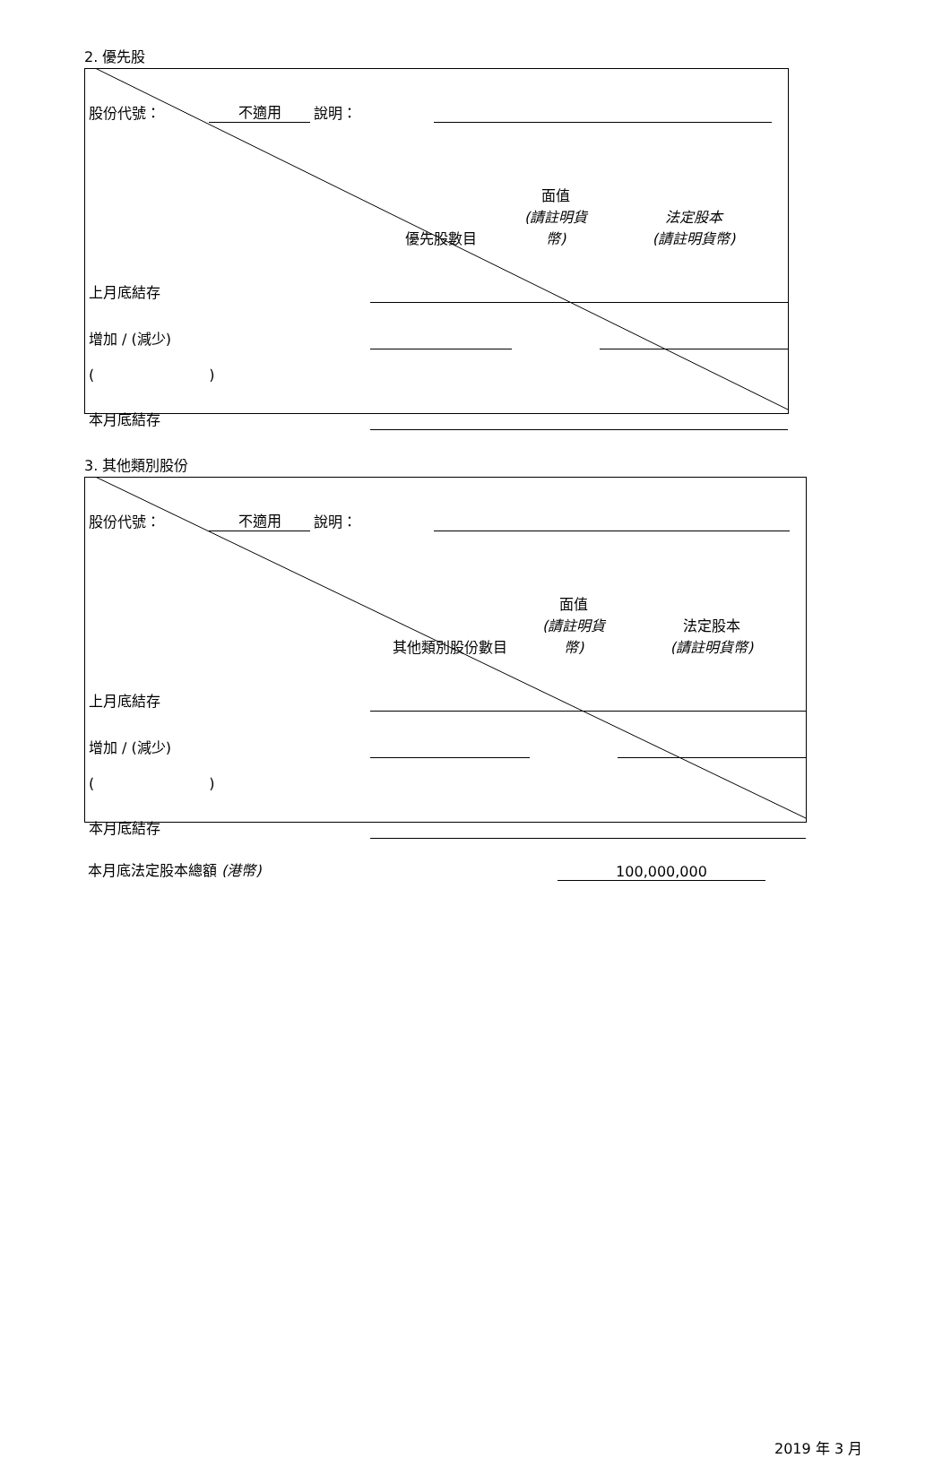2. 優先股
| 股份代號： | 不適用 | 說明： | | |
| | 優先股數目 | 面值 (請註明貨幣) | 法定股本 (請註明貨幣) |
| 上月底結存 | | | |
| 增加 / (減少) | | | |
| ( ) | | | |
| 本月底結存 | | | |
3. 其他類別股份
| 股份代號： | 不適用 | 說明： | | |
| | 其他類別股份數目 | 面值 (請註明貨幣) | 法定股本 (請註明貨幣) |
| 上月底結存 | | | |
| 增加 / (減少) | | | |
| ( ) | | | |
| 本月底結存 | | | |
| 本月底法定股本總額 (港幣) | 100,000,000 |
2019 年 3 月